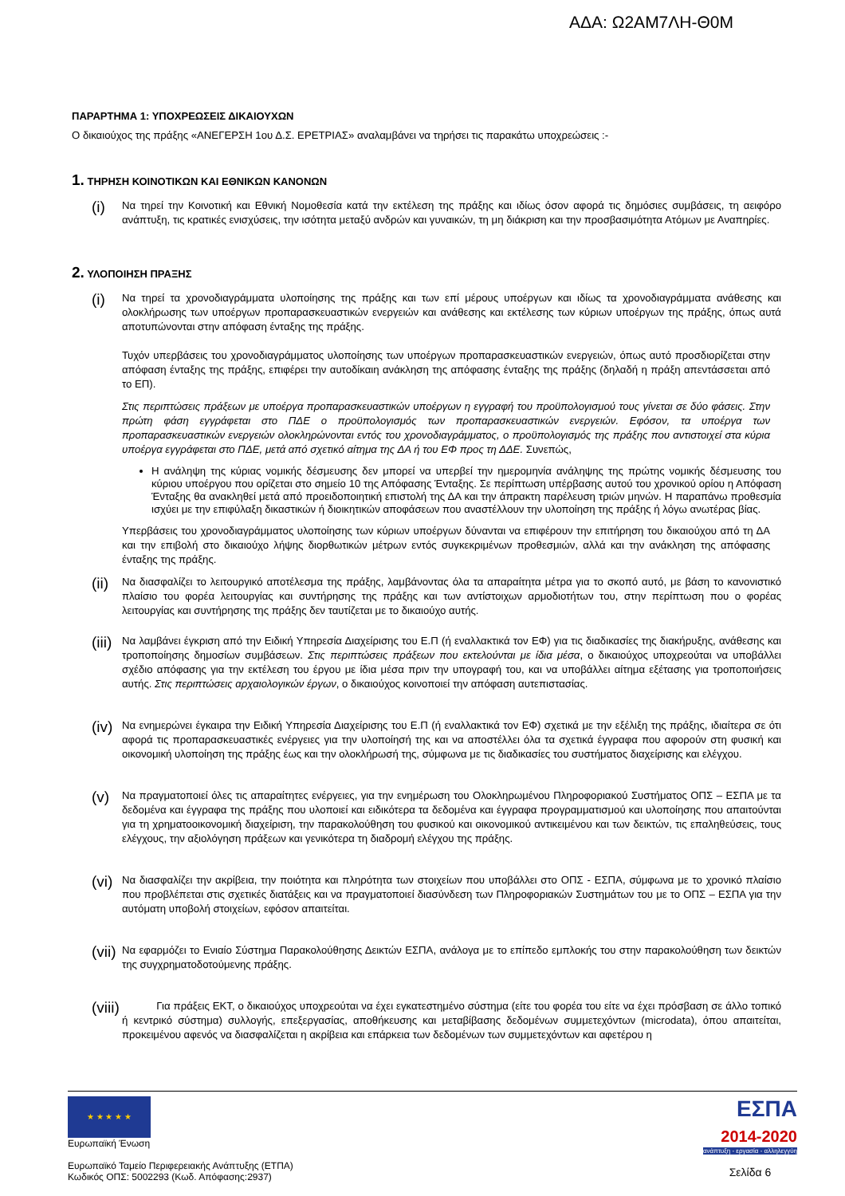ΑΔΑ: Ω2ΑΜ7ΛΗ-Θ0Μ
ΠΑΡΑΡΤΗΜΑ 1: ΥΠΟΧΡΕΩΣΕΙΣ ΔΙΚΑΙΟΥΧΩΝ
Ο δικαιούχος της πράξης «ΑΝΕΓΕΡΣΗ 1ου Δ.Σ. ΕΡΕΤΡΙΑΣ» αναλαμβάνει να τηρήσει τις παρακάτω υποχρεώσεις :-
1. ΤΗΡΗΣΗ ΚΟΙΝΟΤΙΚΩΝ ΚΑΙ ΕΘΝΙΚΩΝ ΚΑΝΟΝΩΝ
(i)
Να τηρεί την Κοινοτική και Εθνική Νομοθεσία κατά την εκτέλεση της πράξης και ιδίως όσον αφορά τις δημόσιες συμβάσεις, τη αειφόρο ανάπτυξη, τις κρατικές ενισχύσεις, την ισότητα μεταξύ ανδρών και γυναικών, τη μη διάκριση και την προσβασιμότητα Ατόμων με Αναπηρίες.
2. ΥΛΟΠΟΙΗΣΗ ΠΡΑΞΗΣ
(i)
Να τηρεί τα χρονοδιαγράμματα υλοποίησης της πράξης και των επί μέρους υποέργων και ιδίως τα χρονοδιαγράμματα ανάθεσης και ολοκλήρωσης των υποέργων προπαρασκευαστικών ενεργειών και ανάθεσης και εκτέλεσης των κύριων υποέργων της πράξης, όπως αυτά αποτυπώνονται στην απόφαση ένταξης της πράξης.
Τυχόν υπερβάσεις του χρονοδιαγράμματος υλοποίησης των υποέργων προπαρασκευαστικών ενεργειών, όπως αυτό προσδιορίζεται στην απόφαση ένταξης της πράξης, επιφέρει την αυτοδίκαιη ανάκληση της απόφασης ένταξης της πράξης (δηλαδή η πράξη απεντάσσεται από το ΕΠ).
Στις περιπτώσεις πράξεων με υποέργα προπαρασκευαστικών υποέργων η εγγραφή του προϋπολογισμού τους γίνεται σε δύο φάσεις. Στην πρώτη φάση εγγράφεται στο ΠΔΕ ο προϋπολογισμός των προπαρασκευαστικών ενεργειών. Εφόσον, τα υποέργα των προπαρασκευαστικών ενεργειών ολοκληρώνονται εντός του χρονοδιαγράμματος, ο προϋπολογισμός της πράξης που αντιστοιχεί στα κύρια υποέργα εγγράφεται στο ΠΔΕ, μετά από σχετικό αίτημα της ΔΑ ή του ΕΦ προς τη ΔΔΕ. Συνεπώς,
Η ανάληψη της κύριας νομικής δέσμευσης δεν μπορεί να υπερβεί την ημερομηνία ανάληψης της πρώτης νομικής δέσμευσης του κύριου υποέργου που ορίζεται στο σημείο 10 της Απόφασης Ένταξης. Σε περίπτωση υπέρβασης αυτού του χρονικού ορίου η Απόφαση Ένταξης θα ανακληθεί μετά από προειδοποιητική επιστολή της ΔΑ και την άπρακτη παρέλευση τριών μηνών. Η παραπάνω προθεσμία ισχύει με την επιφύλαξη δικαστικών ή διοικητικών αποφάσεων που αναστέλλουν την υλοποίηση της πράξης ή λόγω ανωτέρας βίας.
Υπερβάσεις του χρονοδιαγράμματος υλοποίησης των κύριων υποέργων δύνανται να επιφέρουν την επιτήρηση του δικαιούχου από τη ΔΑ και την επιβολή στο δικαιούχο λήψης διορθωτικών μέτρων εντός συγκεκριμένων προθεσμιών, αλλά και την ανάκληση της απόφασης ένταξης της πράξης.
(ii)
Να διασφαλίζει το λειτουργικό αποτέλεσμα της πράξης, λαμβάνοντας όλα τα απαραίτητα μέτρα για το σκοπό αυτό, με βάση το κανονιστικό πλαίσιο του φορέα λειτουργίας και συντήρησης της πράξης και των αντίστοιχων αρμοδιοτήτων του, στην περίπτωση που ο φορέας λειτουργίας και συντήρησης της πράξης δεν ταυτίζεται με το δικαιούχο αυτής.
(iii)
Να λαμβάνει έγκριση από την Ειδική Υπηρεσία Διαχείρισης του Ε.Π (ή εναλλακτικά τον ΕΦ) για τις διαδικασίες της διακήρυξης, ανάθεσης και τροποποίησης δημοσίων συμβάσεων. Στις περιπτώσεις πράξεων που εκτελούνται με ίδια μέσα, ο δικαιούχος υποχρεούται να υποβάλλει σχέδιο απόφασης για την εκτέλεση του έργου με ίδια μέσα πριν την υπογραφή του, και να υποβάλλει αίτημα εξέτασης για τροποποιήσεις αυτής. Στις περιπτώσεις αρχαιολογικών έργων, ο δικαιούχος κοινοποιεί την απόφαση αυτεπιστασίας.
(iv)
Να ενημερώνει έγκαιρα την Ειδική Υπηρεσία Διαχείρισης του Ε.Π (ή εναλλακτικά τον ΕΦ) σχετικά με την εξέλιξη της πράξης, ιδιαίτερα σε ότι αφορά τις προπαρασκευαστικές ενέργειες για την υλοποίησή της και να αποστέλλει όλα τα σχετικά έγγραφα που αφορούν στη φυσική και οικονομική υλοποίηση της πράξης έως και την ολοκλήρωσή της, σύμφωνα με τις διαδικασίες του συστήματος διαχείρισης και ελέγχου.
(v)
Να πραγματοποιεί όλες τις απαραίτητες ενέργειες, για την ενημέρωση του Ολοκληρωμένου Πληροφοριακού Συστήματος ΟΠΣ – ΕΣΠΑ με τα δεδομένα και έγγραφα της πράξης που υλοποιεί και ειδικότερα τα δεδομένα και έγγραφα προγραμματισμού και υλοποίησης που απαιτούνται για τη χρηματοοικονομική διαχείριση, την παρακολούθηση του φυσικού και οικονομικού αντικειμένου και των δεικτών, τις επαληθεύσεις, τους ελέγχους, την αξιολόγηση πράξεων και γενικότερα τη διαδρομή ελέγχου της πράξης.
(vi)
Να διασφαλίζει την ακρίβεια, την ποιότητα και πληρότητα των στοιχείων που υποβάλλει στο ΟΠΣ - ΕΣΠΑ, σύμφωνα με το χρονικό πλαίσιο που προβλέπεται στις σχετικές διατάξεις και να πραγματοποιεί διασύνδεση των Πληροφοριακών Συστημάτων του με το ΟΠΣ – ΕΣΠΑ για την αυτόματη υποβολή στοιχείων, εφόσον απαιτείται.
(vii)
Να εφαρμόζει το Ενιαίο Σύστημα Παρακολούθησης Δεικτών ΕΣΠΑ, ανάλογα με το επίπεδο εμπλοκής του στην παρακολούθηση των δεικτών της συγχρηματοδοτούμενης πράξης.
(viii)
Για πράξεις ΕΚΤ, ο δικαιούχος υποχρεούται να έχει εγκατεστημένο σύστημα (είτε του φορέα του είτε να έχει πρόσβαση σε άλλο τοπικό ή κεντρικό σύστημα) συλλογής, επεξεργασίας, αποθήκευσης και μεταβίβασης δεδομένων συμμετεχόντων (microdata), όπου απαιτείται, προκειμένου αφενός να διασφαλίζεται η ακρίβεια και επάρκεια των δεδομένων των συμμετεχόντων και αφετέρου η
★ ★ ★ ★ ★
Ευρωπαϊκή Ένωση
Ευρωπαϊκό Ταμείο Περιφερειακής Ανάπτυξης (ΕΤΠΑ)
Κωδικός ΟΠΣ: 5002293 (Κωδ. Απόφασης:2937)
ΕΣΠΑ
2014-2020
ανάπτυξη - εργασία - αλληλεγγύη
Σελίδα 6